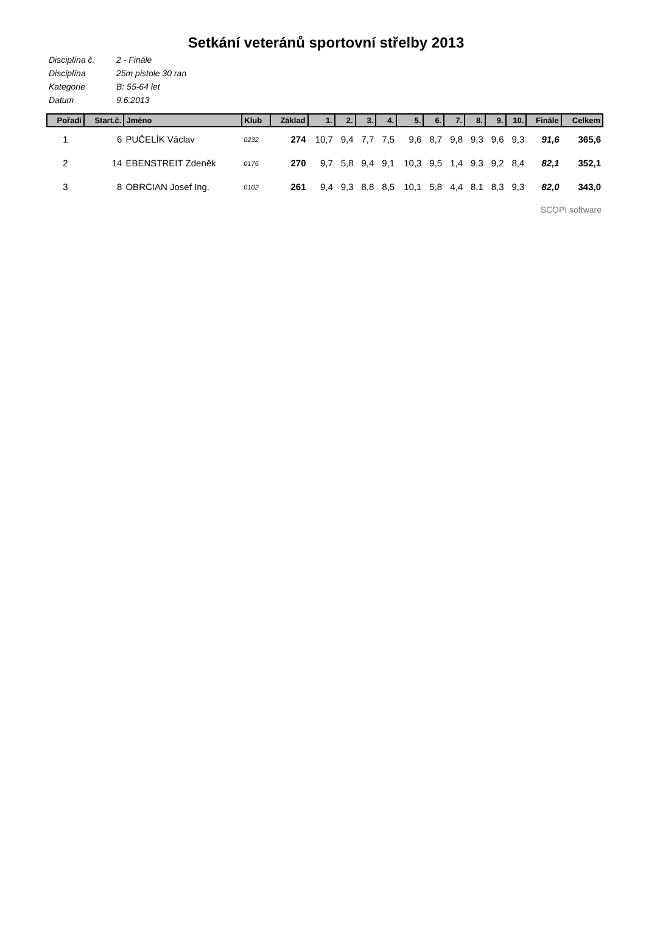Setkání veteránů sportovní střelby 2013
Disciplína č. 2 - Finále
Disciplína 25m pistole 30 ran
Kategorie B: 55-64 let
Datum 9.6.2013
| Pořadí | Start.č. | Jméno | Klub | Základ | 1. | 2. | 3. | 4. | 5. | 6. | 7. | 8. | 9. | 10. | Finále | Celkem |
| --- | --- | --- | --- | --- | --- | --- | --- | --- | --- | --- | --- | --- | --- | --- | --- | --- |
| 1 | 6 | PUČELÍK Václav | 0232 | 274 | 10,7 | 9,4 | 7,7 | 7,5 | 9,6 | 8,7 | 9,8 | 9,3 | 9,6 | 9,3 | 91,6 | 365,6 |
| 2 | 14 | EBENSTREIT Zdeněk | 0176 | 270 | 9,7 | 5,8 | 9,4 | 9,1 | 10,3 | 9,5 | 1,4 | 9,3 | 9,2 | 8,4 | 82,1 | 352,1 |
| 3 | 8 | OBRCIAN Josef Ing. | 0102 | 261 | 9,4 | 9,3 | 8,8 | 8,5 | 10,1 | 5,8 | 4,4 | 8,1 | 8,3 | 9,3 | 82,0 | 343,0 |
SCOPI software